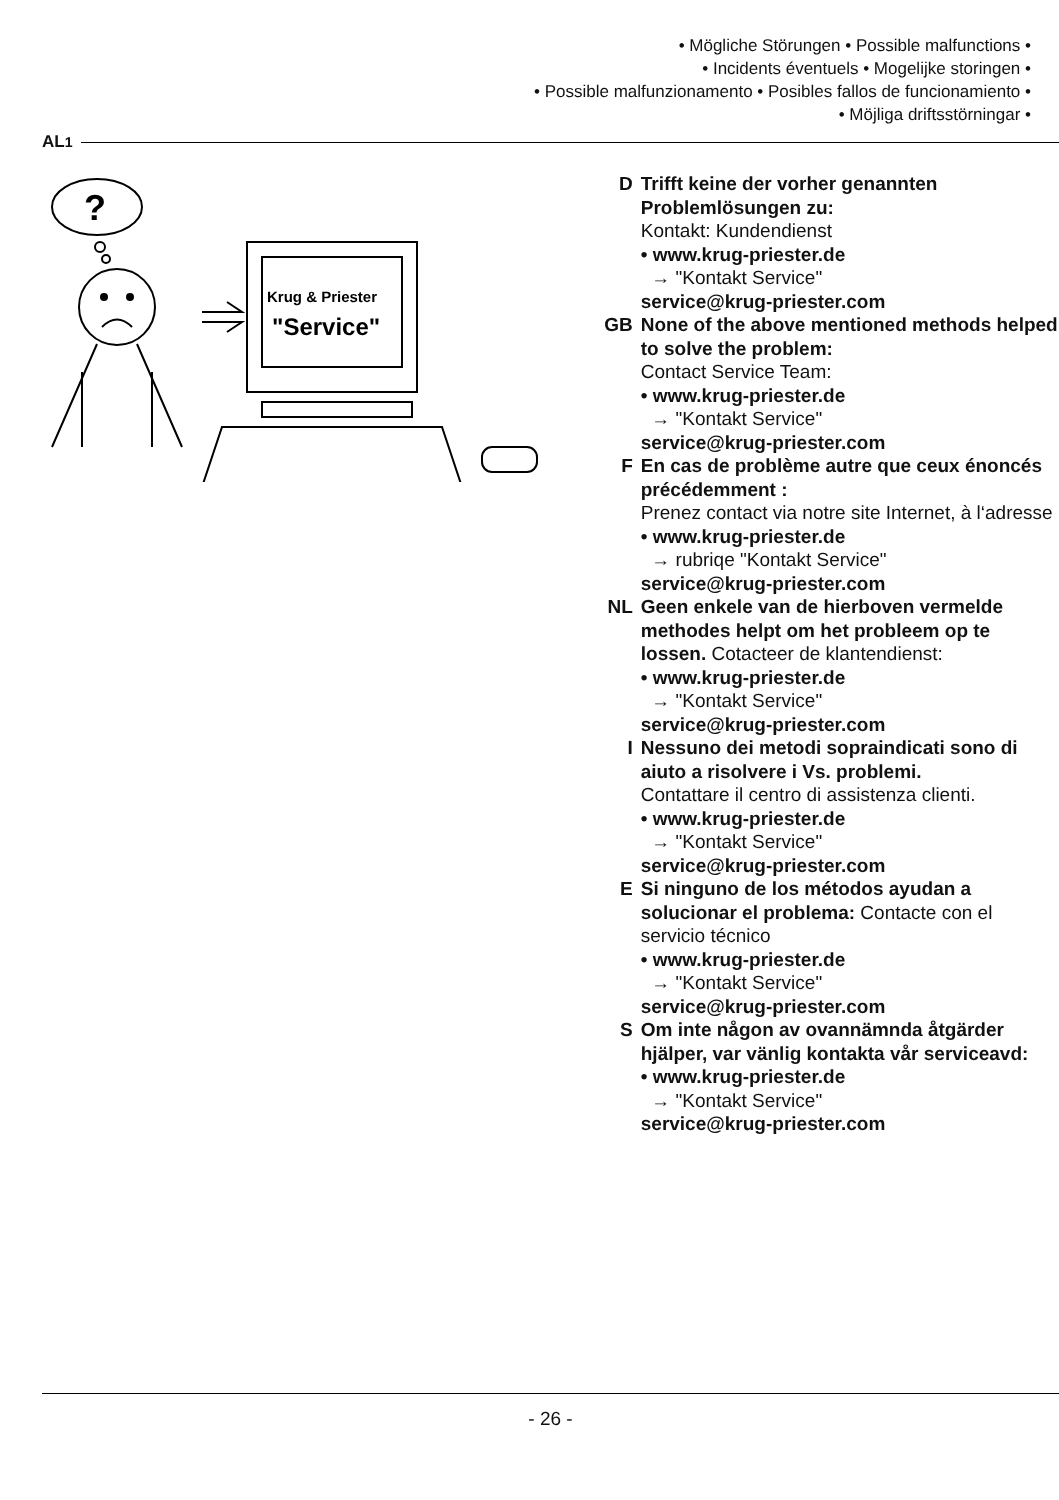• Mögliche Störungen • Possible malfunctions •
• Incidents éventuels • Mogelijke storingen •
• Possible malfunzionamento • Posibles fallos de funcionamiento •
• Möjliga driftsstörningar •
AL<sup>1</sup>
?
Krug & Priester
"Service"
D Trifft keine der vorher genannten Problemlösungen zu:
Kontakt: Kundendienst
• www.krug-priester.de
→ "Kontakt Service"
service@krug-priester.com
GB None of the above mentioned methods helped to solve the problem:
Contact Service Team:
• www.krug-priester.de
→ "Kontakt Service"
service@krug-priester.com
F En cas de problème autre que ceux énoncés précédemment :
Prenez contact via notre site Internet, à l‘adresse
• www.krug-priester.de
→ rubriqe "Kontakt Service"
service@krug-priester.com
NL Geen enkele van de hierboven vermelde methodes helpt om het probleem op te lossen. Cotacteer de klantendienst:
• www.krug-priester.de
→ "Kontakt Service"
service@krug-priester.com
I Nessuno dei metodi sopraindicati sono di aiuto a risolvere i Vs. problemi.
Contattare il centro di assistenza clienti.
• www.krug-priester.de
→ "Kontakt Service"
service@krug-priester.com
E Si ninguno de los métodos ayudan a solucionar el problema: Contacte con el servicio técnico
• www.krug-priester.de
→ "Kontakt Service"
service@krug-priester.com
S Om inte någon av ovannämnda åtgärder hjälper, var vänlig kontakta vår serviceavd:
• www.krug-priester.de
→ "Kontakt Service"
service@krug-priester.com
- 26 -